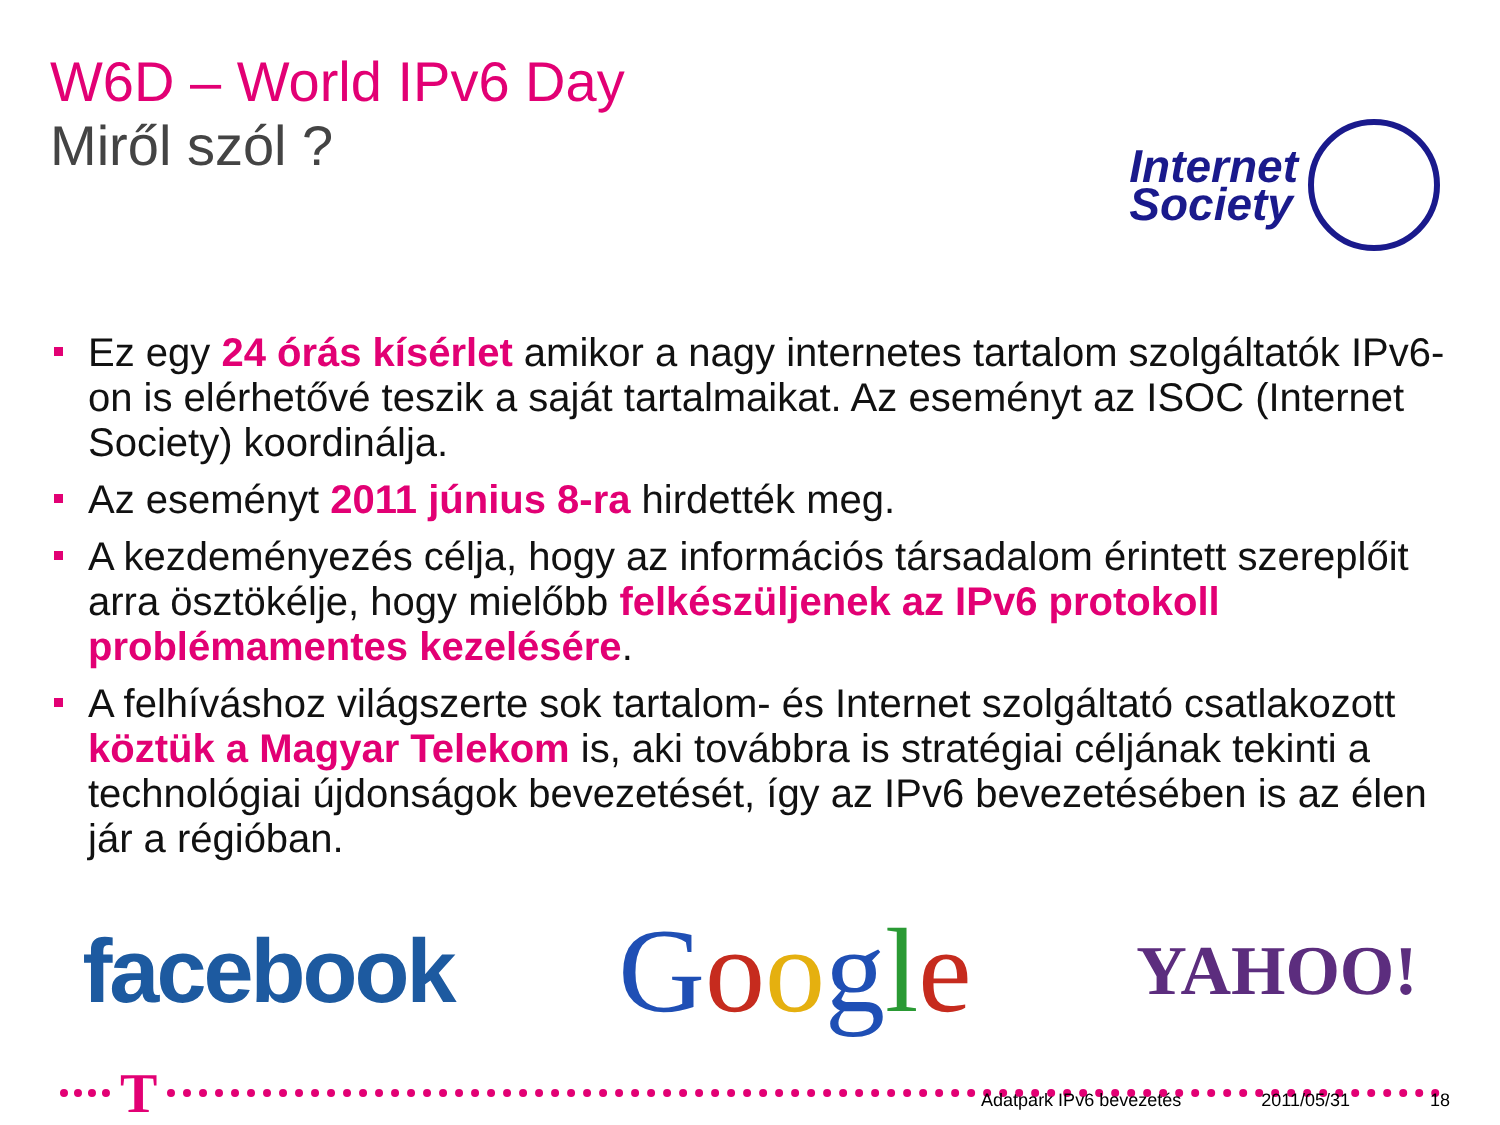W6D – World IPv6 Day
Miről szól ?
Internet
Society
Ez egy 24 órás kísérlet amikor a nagy internetes tartalom szolgáltatók IPv6-on is elérhetővé teszik a saját tartalmaikat. Az eseményt az ISOC (Internet Society) koordinálja.
Az eseményt 2011 június 8-ra hirdették meg.
A kezdeményezés célja, hogy az információs társadalom érintett szereplőit arra ösztökélje, hogy mielőbb felkészüljenek az IPv6 protokoll problémamentes kezelésére.
A felhíváshoz világszerte sok tartalom- és Internet szolgáltató csatlakozott köztük a Magyar Telekom is, aki továbbra is stratégiai céljának tekinti a technológiai újdonságok bevezetését, így az IPv6 bevezetésében is az élen jár a régióban.
facebook
Google
YAHOO!
T
Adatpark IPv6 bevezetés 2011/05/31 18